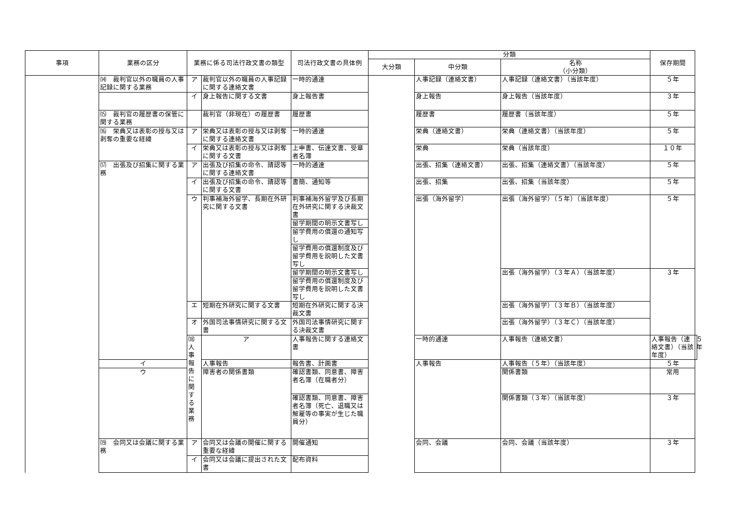| 事項 | 業務の区分 | 業務に係る司法行政文書の類型 | | 司法行政文書の具体例 | 分類 | | | 保存期間 | |
| --- | --- | --- | --- | --- | --- | --- | --- | --- | --- |
| | | | | | 大分類 | 中分類 | 名称 （小分類） | | |
| | ⒁ 裁判官以外の職員の人事記録に関する業務 | ア | 裁判官以外の職員の人事記録に関する連絡文書 | 一時的通達 | | 人事記録（連絡文書） | 人事記録（連絡文書）（当該年度） | ５年 | |
| | | イ | 身上報告に関する文書 | 身上報告書 | | 身上報告 | 身上報告（当該年度） | ３年 | |
| | ⒂ 裁判官の履歴書の保管に関する業務 | | 裁判官（非現在）の履歴書 | 履歴書 | | 履歴書 | 履歴書（当該年度） | ５年 | |
| | ⒃ 栄典又は表彰の授与又は剥奪の重要な経緯 | ア | 栄典又は表彰の授与又は剥奪に関する連絡文書 | 一時的通達 | | 栄典（連絡文書） | 栄典（連絡文書）（当該年度） | ５年 | |
| | | イ | 栄典又は表彰の授与又は剥奪に関する文書 | 上申書、伝達文書、受章者名簿 | | 栄典 | 栄典（当該年度） | １０年 | |
| | ⒄ 出張及び招集に関する業務 | ア | 出張及び招集の命令、請認等に関する連絡文書 | 一時的通達 | | 出張、招集（連絡文書） | 出張、招集（連絡文書）（当該年度） | ５年 | |
| | | イ | 出張及び招集の命令、請認等に関する文書 | 書簡、通知等 | | 出張、招集 | 出張、招集（当該年度） | ５年 | |
| | | ウ | 判事補海外留学、長期在外研究に関する文書 | 判事補海外留学及び長期在外研究に関する決裁文書 | | 出張（海外留学） | 出張（海外留学）（５年）（当該年度） | ５年 | |
| | | | | 留学期間の明示文書写し | | | | | |
| | | | | 留学費用の償還の通知写し | | | | | |
| | | | | 留学費用の償還制度及び留学費用を説明した文書写し | | | | | |
| | | | | 留学期間の明示文書写し | | | 出張（海外留学）（３年Ａ）（当該年度） | ３年 | |
| | | | | 留学費用の償還制度及び留学費用を説明した文書写し | | | | | |
| | | エ | 短期在外研究に関する文書 | 短期在外研究に関する決裁文書 | | | 出張（海外留学）（３年Ｂ）（当該年度） | | |
| | | オ | 外国司法事情研究に関する文書 | 外国司法事情研究に関する決裁文書 | | | 出張（海外留学）（３年Ｃ）（当該年度） | | |
| | | ⒅ 人事報告に関する業務 | ア | 人事報告に関する連絡文書 | | 一時的通達 | 人事報告（連絡文書） | 人事報告（連絡文書）（当該年度） | ５年 |
| | イ | | 人事報告 | 報告書、計画書 | | 人事報告 | 人事報告（５年）（当該年度） | ５年 | |
| | ウ | | 障害者の関係書類 | 確認書類、同意書、障害者名簿（在職者分） | | | 関係書類 | 常用 | |
| | | | | 確認書類、同意書、障害者名簿（死亡、退職又は解雇等の事実が生じた職員分） | | | 関係書類（３年）（当該年度） | ３年 | |
| | ⒆ 会同又は会議に関する業務 | ア | 会同又は会議の開催に関する重要な経緯 | 開催通知 | | 会同、会議 | 会同、会議（当該年度） | ３年 | |
| | | イ | 会同又は会議に提出された文書 | 配布資料 | | | | | |